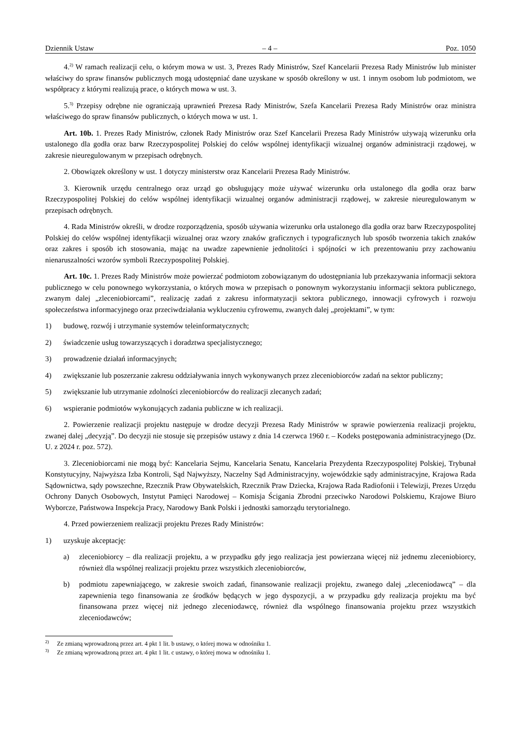Dziennik Ustaw – 4 – Poz. 1050
4.<sup>2)</sup> W ramach realizacji celu, o którym mowa w ust. 3, Prezes Rady Ministrów, Szef Kancelarii Prezesa Rady Ministrów lub minister właściwy do spraw finansów publicznych mogą udostępniać dane uzyskane w sposób określony w ust. 1 innym osobom lub podmiotom, we współpracy z którymi realizują prace, o których mowa w ust. 3.
5.<sup>3)</sup> Przepisy odrębne nie ograniczają uprawnień Prezesa Rady Ministrów, Szefa Kancelarii Prezesa Rady Ministrów oraz ministra właściwego do spraw finansów publicznych, o których mowa w ust. 1.
Art. 10b. 1. Prezes Rady Ministrów, członek Rady Ministrów oraz Szef Kancelarii Prezesa Rady Ministrów używają wizerunku orła ustalonego dla godła oraz barw Rzeczypospolitej Polskiej do celów wspólnej identyfikacji wizualnej organów administracji rządowej, w zakresie nieuregulowanym w przepisach odrębnych.
2. Obowiązek określony w ust. 1 dotyczy ministerstw oraz Kancelarii Prezesa Rady Ministrów.
3. Kierownik urzędu centralnego oraz urząd go obsługujący może używać wizerunku orła ustalonego dla godła oraz barw Rzeczypospolitej Polskiej do celów wspólnej identyfikacji wizualnej organów administracji rządowej, w zakresie nie­uregulowanym w przepisach odrębnych.
4. Rada Ministrów określi, w drodze rozporządzenia, sposób używania wizerunku orła ustalonego dla godła oraz barw Rzeczypospolitej Polskiej do celów wspólnej identyfikacji wizualnej oraz wzory znaków graficznych i typograficznych lub sposób tworzenia takich znaków oraz zakres i sposób ich stosowania, mając na uwadze zapewnienie jednolitości i spójności w ich prezentowaniu przy zachowaniu nienaruszalności wzorów symboli Rzeczypospolitej Polskiej.
Art. 10c. 1. Prezes Rady Ministrów może powierzać podmiotom zobowiązanym do udostępniania lub przekazywania informacji sektora publicznego w celu ponownego wykorzystania, o których mowa w przepisach o ponownym wykorzystaniu informacji sektora publicznego, zwanym dalej „zleceniobiorcami”, realizację zadań z zakresu informatyzacji sektora publicz­nego, innowacji cyfrowych i rozwoju społeczeństwa informacyjnego oraz przeciwdziałania wykluczeniu cyfrowemu, zwanych dalej „projektami”, w tym:
1) budowę, rozwój i utrzymanie systemów teleinformatycznych;
2) świadczenie usług towarzyszących i doradztwa specjalistycznego;
3) prowadzenie działań informacyjnych;
4) zwiększanie lub poszerzanie zakresu oddziaływania innych wykonywanych przez zleceniobiorców zadań na sektor publiczny;
5) zwiększanie lub utrzymanie zdolności zleceniobiorców do realizacji zlecanych zadań;
6) wspieranie podmiotów wykonujących zadania publiczne w ich realizacji.
2. Powierzenie realizacji projektu następuje w drodze decyzji Prezesa Rady Ministrów w sprawie powierzenia realizacji projektu, zwanej dalej „decyzją”. Do decyzji nie stosuje się przepisów ustawy z dnia 14 czerwca 1960 r. – Kodeks postępo­wania administracyjnego (Dz. U. z 2024 r. poz. 572).
3. Zleceniobiorcami nie mogą być: Kancelaria Sejmu, Kancelaria Senatu, Kancelaria Prezydenta Rzeczypospolitej Pol­skiej, Trybunał Konstytucyjny, Najwyższa Izba Kontroli, Sąd Najwyższy, Naczelny Sąd Administracyjny, wojewódzkie sądy administracyjne, Krajowa Rada Sądownictwa, sądy powszechne, Rzecznik Praw Obywatelskich, Rzecznik Praw Dziecka, Krajowa Rada Radiofonii i Telewizji, Prezes Urzędu Ochrony Danych Osobowych, Instytut Pamięci Narodowej – Komisja Ścigania Zbrodni przeciwko Narodowi Polskiemu, Krajowe Biuro Wyborcze, Państwowa Inspekcja Pracy, Naro­dowy Bank Polski i jednostki samorządu terytorialnego.
4. Przed powierzeniem realizacji projektu Prezes Rady Ministrów:
1) uzyskuje akceptację:
a) zleceniobiorcy – dla realizacji projektu, a w przypadku gdy jego realizacja jest powierzana więcej niż jednemu zleceniobiorcy, również dla wspólnej realizacji projektu przez wszystkich zleceniobiorców,
b) podmiotu zapewniającego, w zakresie swoich zadań, finansowanie realizacji projektu, zwanego dalej „zlecenio­dawcą” – dla zapewnienia tego finansowania ze środków będących w jego dyspozycji, a w przypadku gdy reali­zacja projektu ma być finansowana przez więcej niż jednego zleceniodawcę, również dla wspólnego finansowania projektu przez wszystkich zleceniodawców;
<sup>2)</sup> Ze zmianą wprowadzoną przez art. 4 pkt 1 lit. b ustawy, o której mowa w odnośniku 1.
<sup>3)</sup> Ze zmianą wprowadzoną przez art. 4 pkt 1 lit. c ustawy, o której mowa w odnośniku 1.